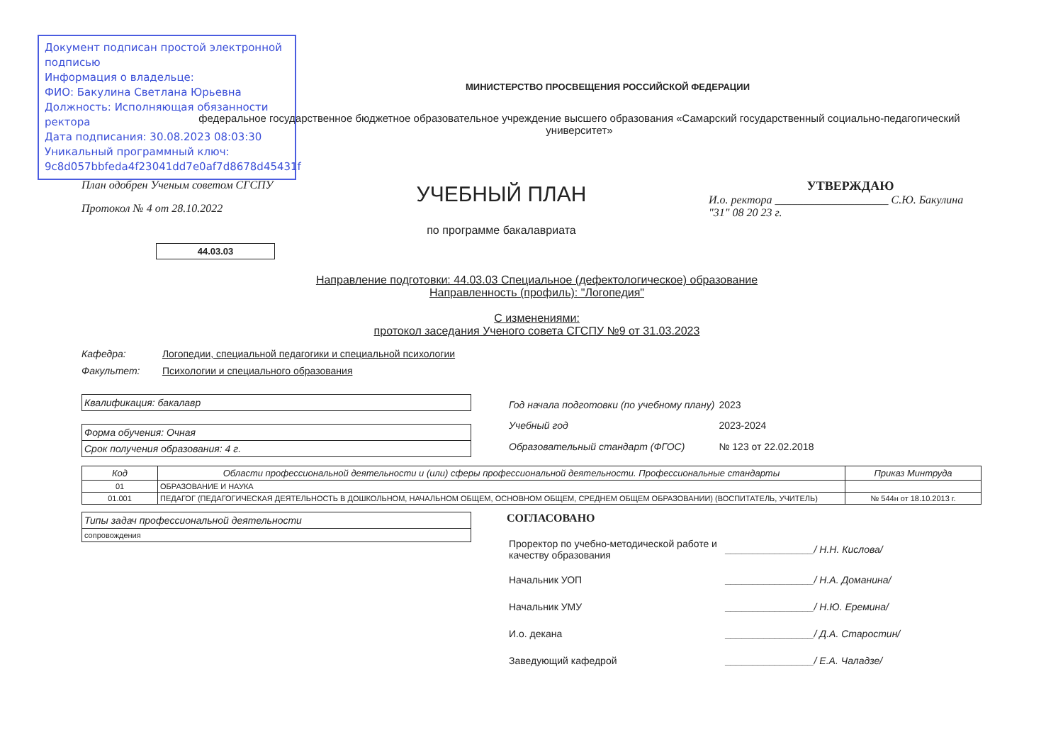Документ подписан простой электронной подписью
Информация о владельце:
ФИО: Бакулина Светлана Юрьевна
Должность: Исполняющая обязанности ректора
Дата подписания: 30.08.2023 08:03:30
Уникальный программный ключ:
9c8d057bbfeda4f23041dd7e0af7d8678d45431f
МИНИСТЕРСТВО ПРОСВЕЩЕНИЯ РОССИЙСКОЙ ФЕДЕРАЦИИ
федеральное государственное бюджетное образовательное учреждение высшего образования «Самарский государственный социально-педагогический университет»
План одобрен Ученым советом СГСПУ
Протокол № 4 от 28.10.2022
44.03.03
УЧЕБНЫЙ ПЛАН
по программе бакалавриата
УТВЕРЖДАЮ
И.о. ректора ____________________ С.Ю. Бакулина
"31" 08 20 23 г.
Направление подготовки: 44.03.03 Специальное (дефектологическое) образование
Направленность (профиль): "Логопедия"
С изменениями:
протокол заседания Ученого совета СГСПУ №9 от 31.03.2023
Кафедра: Логопедии, специальной педагогики и специальной психологии
Факультет: Психологии и специального образования
Квалификация: бакалавр
Форма обучения: Очная
Срок получения образования: 4 г.
| Год начала подготовки (по учебному плану) | 2023 |
| Учебный год | 2023-2024 |
| Образовательный стандарт (ФГОС) | № 123 от 22.02.2018 |
| Код | Области профессиональной деятельности и (или) сферы профессиональной деятельности. Профессиональные стандарты | Приказ Минтруда |
| --- | --- | --- |
| 01 | ОБРАЗОВАНИЕ И НАУКА | |
| 01.001 | ПЕДАГОГ (ПЕДАГОГИЧЕСКАЯ ДЕЯТЕЛЬНОСТЬ В ДОШКОЛЬНОМ, НАЧАЛЬНОМ ОБЩЕМ, ОСНОВНОМ ОБЩЕМ, СРЕДНЕМ ОБЩЕМ ОБРАЗОВАНИИ) (ВОСПИТАТЕЛЬ, УЧИТЕЛЬ) | № 544н от 18.10.2013 г. |
Типы задач профессиональной деятельности
сопровождения
СОГЛАСОВАНО
| Проректор по учебно-методической работе и качеству образования | ________________/ Н.Н. Кислова/ |
| Начальник УОП | ________________/ Н.А. Доманина/ |
| Начальник УМУ | ________________/ Н.Ю. Еремина/ |
| И.о. декана | ________________/ Д.А. Старостин/ |
| Заведующий кафедрой | ________________/ Е.А. Чаладзе/ |